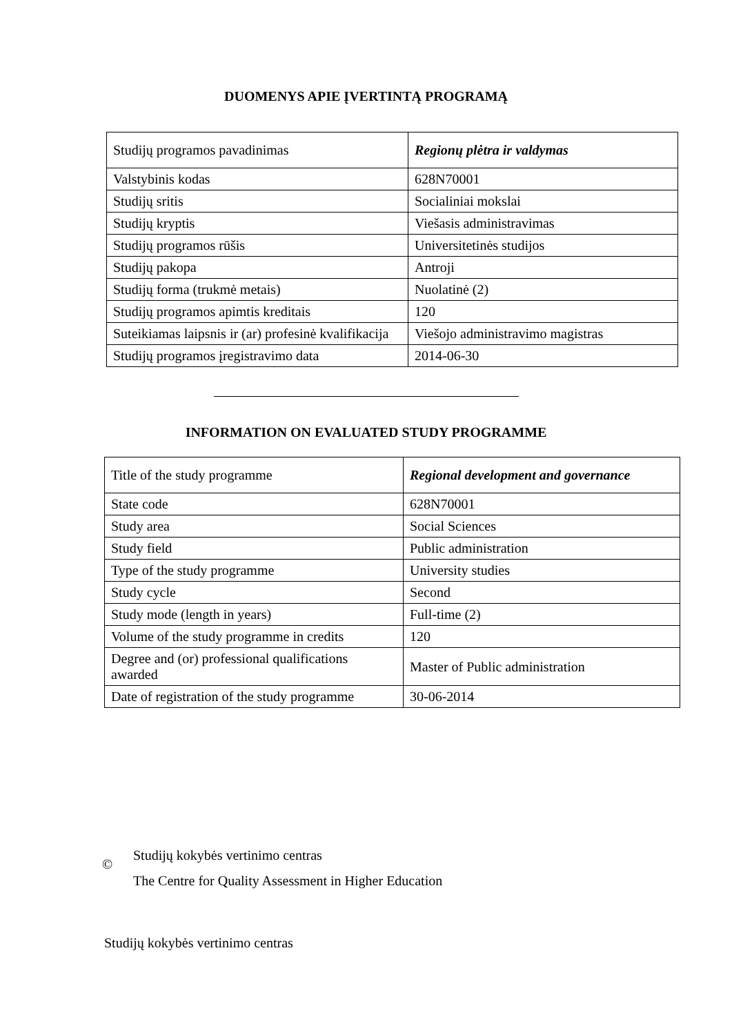DUOMENYS APIE ĮVERTINTĄ PROGRAMĄ
| Studijų programos pavadinimas | Regionų plėtra ir valdymas |
| Valstybinis kodas | 628N70001 |
| Studijų sritis | Socialiniai mokslai |
| Studijų kryptis | Viešasis administravimas |
| Studijų programos rūšis | Universitetinės studijos |
| Studijų pakopa | Antroji |
| Studijų forma (trukmė metais) | Nuolatinė (2) |
| Studijų programos apimtis kreditais | 120 |
| Suteikiamas laipsnis ir (ar) profesinė kvalifikacija | Viešojo administravimo magistras |
| Studijų programos įregistravimo data | 2014-06-30 |
INFORMATION ON EVALUATED STUDY PROGRAMME
| Title of the study programme | Regional development and governance |
| State code | 628N70001 |
| Study area | Social Sciences |
| Study field | Public administration |
| Type of the study programme | University studies |
| Study cycle | Second |
| Study mode (length in years) | Full-time (2) |
| Volume of the study programme in credits | 120 |
| Degree and (or) professional qualifications awarded | Master of Public administration |
| Date of registration of the study programme | 30-06-2014 |
©
Studijų kokybės vertinimo centras
The Centre for Quality Assessment in Higher Education
Studijų kokybės vertinimo centras